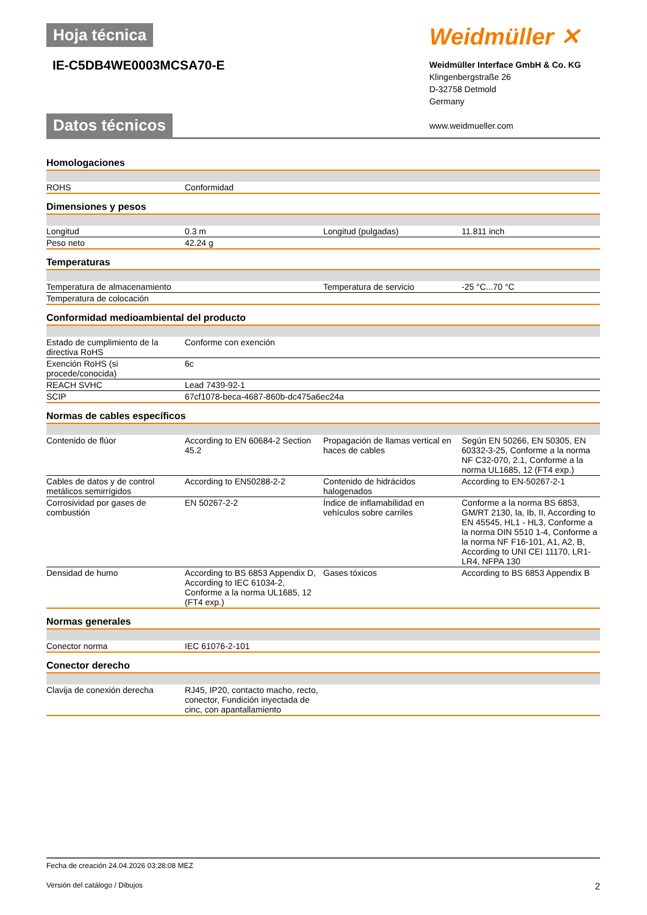Hoja técnica
IE-C5DB4WE0003MCSA70-E
Weidmüller ✕
Weidmüller Interface GmbH & Co. KG
Klingenbergstraße 26
D-32758 Detmold
Germany
www.weidmueller.com
Datos técnicos
Homologaciones
| ROHS | Conformidad | | |
Dimensiones y pesos
| Longitud | 0.3 m | Longitud (pulgadas) | 11.811 inch |
| Peso neto | 42.24 g | | |
Temperaturas
| Temperatura de almacenamiento | | Temperatura de servicio | -25 °C...70 °C |
| Temperatura de colocación | | | |
Conformidad medioambiental del producto
| Estado de cumplimiento de la directiva RoHS | Conforme con exención | | |
| Exención RoHS (si procede/conocida) | 6c | | |
| REACH SVHC | Lead 7439-92-1 | | |
| SCIP | 67cf1078-beca-4687-860b-dc475a6ec24a | | |
Normas de cables específicos
| Contenido de flúor | According to EN 60684-2 Section 45.2 | Propagación de llamas vertical en haces de cables | Según EN 50266, EN 50305, EN 60332-3-25, Conforme a la norma NF C32-070, 2.1, Conforme a la norma UL1685, 12 (FT4 exp.) |
| Cables de datos y de control metálicos semirrígidos | According to EN50288-2-2 | Contenido de hidrácidos halogenados | According to EN-50267-2-1 |
| Corrosividad por gases de combustión | EN 50267-2-2 | Índice de inflamabilidad en vehículos sobre carriles | Conforme a la norma BS 6853, GM/RT 2130, Ia, Ib, II, According to EN 45545, HL1 - HL3, Conforme a la norma DIN 5510 1-4, Conforme a la norma NF F16-101, A1, A2, B, According to UNI CEI 11170, LR1-LR4, NFPA 130 |
| Densidad de humo | According to BS 6853 Appendix D, According to IEC 61034-2, Conforme a la norma UL1685, 12 (FT4 exp.) | Gases tóxicos | According to BS 6853 Appendix B |
Normas generales
| Conector norma | IEC 61076-2-101 | | |
Conector derecho
| Clavija de conexión derecha | RJ45, IP20, contacto macho, recto, conector, Fundición inyectada de cinc, con apantallamiento | | |
Fecha de creación 24.04.2026 03:28:08 MEZ
Versión del catálogo / Dibujos 2